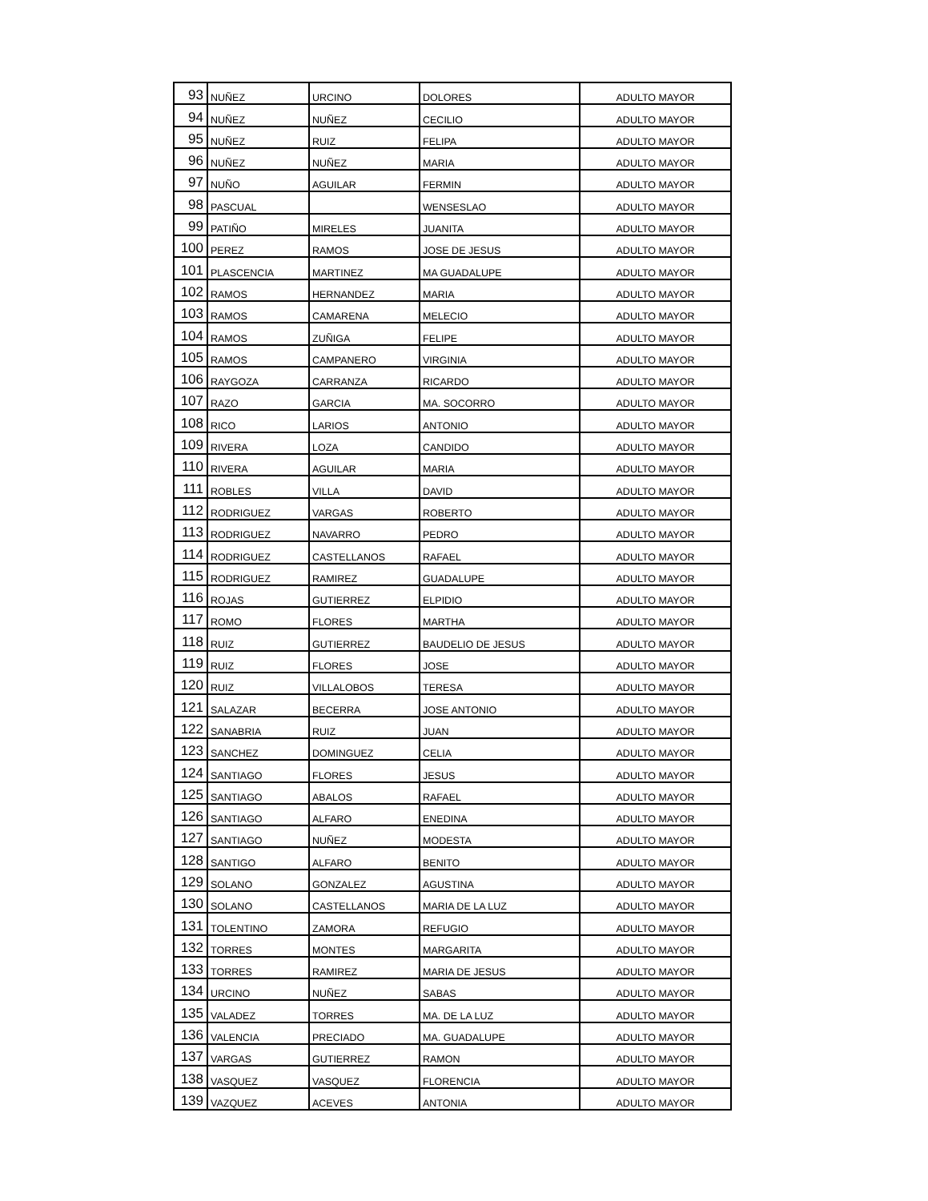| 93 | NUÑEZ | URCINO | DOLORES | ADULTO MAYOR |
| 94 | NUÑEZ | NUÑEZ | CECILIO | ADULTO MAYOR |
| 95 | NUÑEZ | RUIZ | FELIPA | ADULTO MAYOR |
| 96 | NUÑEZ | NUÑEZ | MARIA | ADULTO MAYOR |
| 97 | NUÑO | AGUILAR | FERMIN | ADULTO MAYOR |
| 98 | PASCUAL | | WENSESLAO | ADULTO MAYOR |
| 99 | PATIÑO | MIRELES | JUANITA | ADULTO MAYOR |
| 100 | PEREZ | RAMOS | JOSE DE JESUS | ADULTO MAYOR |
| 101 | PLASCENCIA | MARTINEZ | MA GUADALUPE | ADULTO MAYOR |
| 102 | RAMOS | HERNANDEZ | MARIA | ADULTO MAYOR |
| 103 | RAMOS | CAMARENA | MELECIO | ADULTO MAYOR |
| 104 | RAMOS | ZUÑIGA | FELIPE | ADULTO MAYOR |
| 105 | RAMOS | CAMPANERO | VIRGINIA | ADULTO MAYOR |
| 106 | RAYGOZA | CARRANZA | RICARDO | ADULTO MAYOR |
| 107 | RAZO | GARCIA | MA. SOCORRO | ADULTO MAYOR |
| 108 | RICO | LARIOS | ANTONIO | ADULTO MAYOR |
| 109 | RIVERA | LOZA | CANDIDO | ADULTO MAYOR |
| 110 | RIVERA | AGUILAR | MARIA | ADULTO MAYOR |
| 111 | ROBLES | VILLA | DAVID | ADULTO MAYOR |
| 112 | RODRIGUEZ | VARGAS | ROBERTO | ADULTO MAYOR |
| 113 | RODRIGUEZ | NAVARRO | PEDRO | ADULTO MAYOR |
| 114 | RODRIGUEZ | CASTELLANOS | RAFAEL | ADULTO MAYOR |
| 115 | RODRIGUEZ | RAMIREZ | GUADALUPE | ADULTO MAYOR |
| 116 | ROJAS | GUTIERREZ | ELPIDIO | ADULTO MAYOR |
| 117 | ROMO | FLORES | MARTHA | ADULTO MAYOR |
| 118 | RUIZ | GUTIERREZ | BAUDELIO DE JESUS | ADULTO MAYOR |
| 119 | RUIZ | FLORES | JOSE | ADULTO MAYOR |
| 120 | RUIZ | VILLALOBOS | TERESA | ADULTO MAYOR |
| 121 | SALAZAR | BECERRA | JOSE ANTONIO | ADULTO MAYOR |
| 122 | SANABRIA | RUIZ | JUAN | ADULTO MAYOR |
| 123 | SANCHEZ | DOMINGUEZ | CELIA | ADULTO MAYOR |
| 124 | SANTIAGO | FLORES | JESUS | ADULTO MAYOR |
| 125 | SANTIAGO | ABALOS | RAFAEL | ADULTO MAYOR |
| 126 | SANTIAGO | ALFARO | ENEDINA | ADULTO MAYOR |
| 127 | SANTIAGO | NUÑEZ | MODESTA | ADULTO MAYOR |
| 128 | SANTIGO | ALFARO | BENITO | ADULTO MAYOR |
| 129 | SOLANO | GONZALEZ | AGUSTINA | ADULTO MAYOR |
| 130 | SOLANO | CASTELLANOS | MARIA DE LA LUZ | ADULTO MAYOR |
| 131 | TOLENTINO | ZAMORA | REFUGIO | ADULTO MAYOR |
| 132 | TORRES | MONTES | MARGARITA | ADULTO MAYOR |
| 133 | TORRES | RAMIREZ | MARIA DE JESUS | ADULTO MAYOR |
| 134 | URCINO | NUÑEZ | SABAS | ADULTO MAYOR |
| 135 | VALADEZ | TORRES | MA. DE LA LUZ | ADULTO MAYOR |
| 136 | VALENCIA | PRECIADO | MA. GUADALUPE | ADULTO MAYOR |
| 137 | VARGAS | GUTIERREZ | RAMON | ADULTO MAYOR |
| 138 | VASQUEZ | VASQUEZ | FLORENCIA | ADULTO MAYOR |
| 139 | VAZQUEZ | ACEVES | ANTONIA | ADULTO MAYOR |